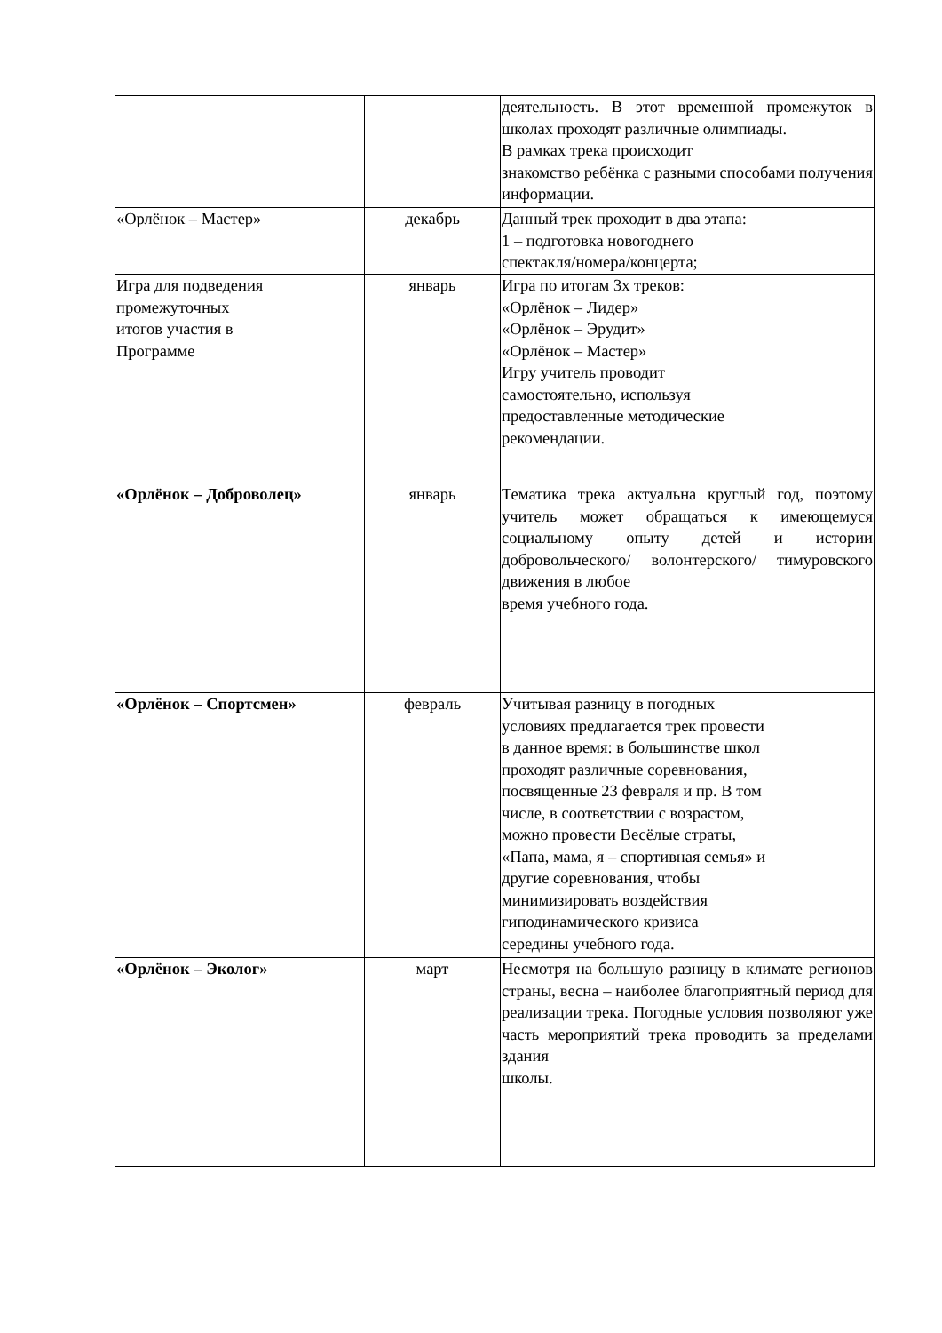| | | деятельность. В этот временной промежуток в школах проходят различные олимпиады. В рамках трека происходит знакомство ребёнка с разными способами получения информации. |
| «Орлёнок – Мастер» | декабрь | Данный трек проходит в два этапа: 1 – подготовка новогоднего спектакля/номера/концерта; |
| Игра для подведения промежуточных итогов участия в Программе | январь | Игра по итогам 3х треков: «Орлёнок – Лидер» «Орлёнок – Эрудит» «Орлёнок – Мастер» Игру учитель проводит самостоятельно, используя предоставленные методические рекомендации. |
| «Орлёнок – Доброволец» | январь | Тематика трека актуальна круглый год, поэтому учитель может обращаться к имеющемуся социальному опыту детей и истории добровольческого/ волонтерского/ тимуровского движения в любое время учебного года. |
| «Орлёнок – Спортсмен» | февраль | Учитывая разницу в погодных условиях предлагается трек провести в данное время: в большинстве школ проходят различные соревнования, посвященные 23 февраля и пр. В том числе, в соответствии с возрастом, можно провести Весёлые страты, «Папа, мама, я – спортивная семья» и другие соревнования, чтобы минимизировать воздействия гиподинамического кризиса середины учебного года. |
| «Орлёнок – Эколог» | март | Несмотря на большую разницу в климате регионов страны, весна – наиболее благоприятный период для реализации трека. Погодные условия позволяют уже часть мероприятий трека проводить за пределами здания школы. |